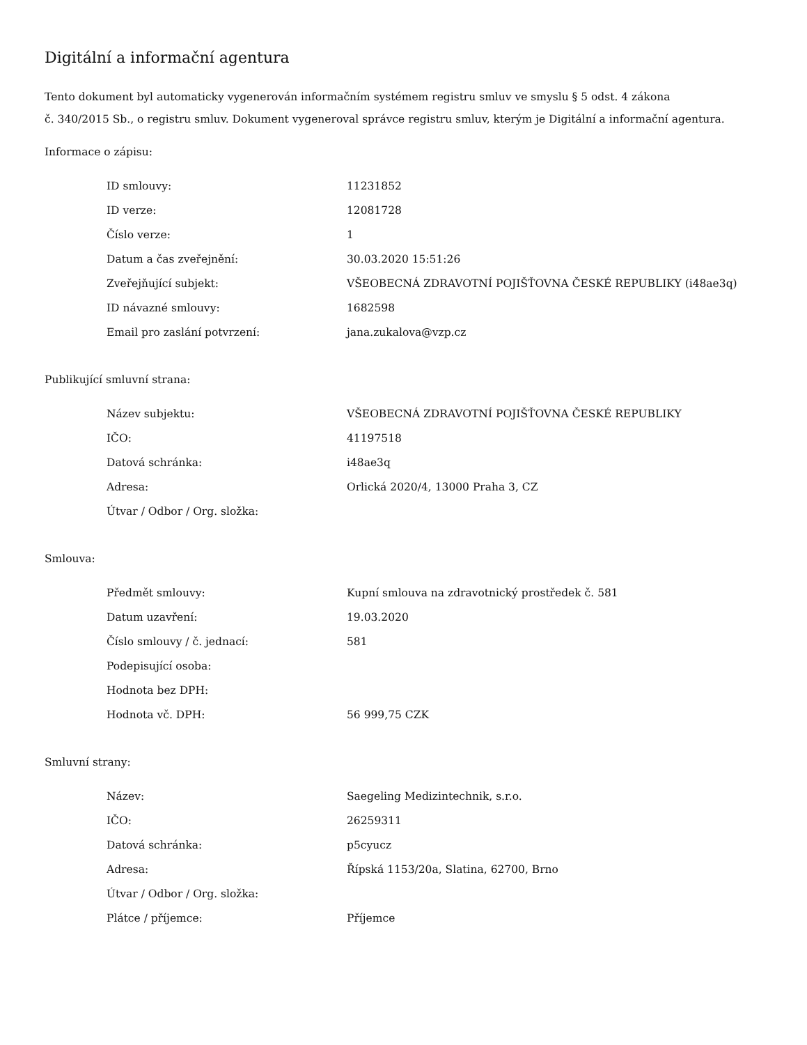Digitální a informační agentura
Tento dokument byl automaticky vygenerován informačním systémem registru smluv ve smyslu § 5 odst. 4 zákona
č. 340/2015 Sb., o registru smluv. Dokument vygeneroval správce registru smluv, kterým je Digitální a informační agentura.
Informace o zápisu:
| ID smlouvy: | 11231852 |
| ID verze: | 12081728 |
| Číslo verze: | 1 |
| Datum a čas zveřejnění: | 30.03.2020 15:51:26 |
| Zveřejňující subjekt: | VŠEOBECNÁ ZDRAVOTNÍ POJIŠŤOVNA ČESKÉ REPUBLIKY (i48ae3q) |
| ID návazné smlouvy: | 1682598 |
| Email pro zaslání potvrzení: | jana.zukalova@vzp.cz |
Publikující smluvní strana:
| Název subjektu: | VŠEOBECNÁ ZDRAVOTNÍ POJIŠŤOVNA ČESKÉ REPUBLIKY |
| IČO: | 41197518 |
| Datová schránka: | i48ae3q |
| Adresa: | Orlická 2020/4, 13000 Praha 3, CZ |
| Útvar / Odbor / Org. složka: | |
Smlouva:
| Předmět smlouvy: | Kupní smlouva na zdravotnický prostředek č. 581 |
| Datum uzavření: | 19.03.2020 |
| Číslo smlouvy / č. jednací: | 581 |
| Podepisující osoba: | |
| Hodnota bez DPH: | |
| Hodnota vč. DPH: | 56 999,75 CZK |
Smluvní strany:
| Název: | Saegeling Medizintechnik, s.r.o. |
| IČO: | 26259311 |
| Datová schránka: | p5cyucz |
| Adresa: | Řípská 1153/20a, Slatina, 62700, Brno |
| Útvar / Odbor / Org. složka: | |
| Plátce / příjemce: | Příjemce |